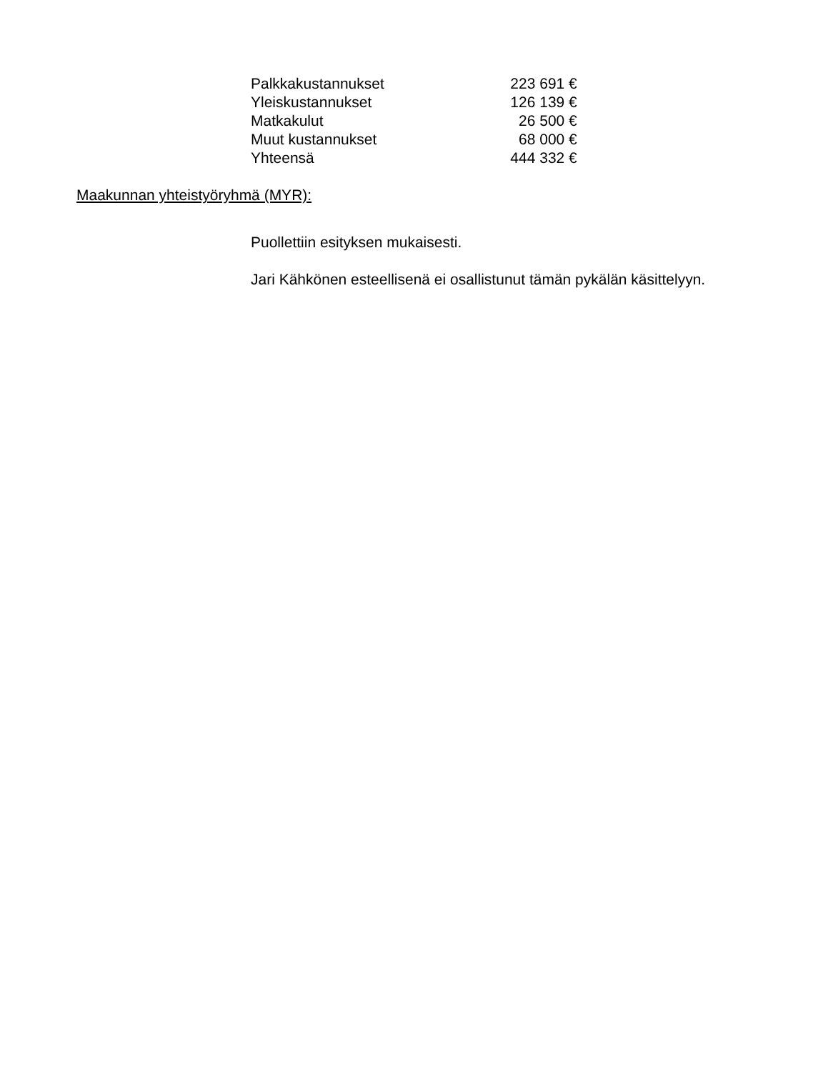| Palkkakustannukset | 223 691 € |
| Yleiskustannukset | 126 139 € |
| Matkakulut | 26 500 € |
| Muut kustannukset | 68 000 € |
| Yhteensä | 444 332 € |
Maakunnan yhteistyöryhmä (MYR):
Puollettiin esityksen mukaisesti.
Jari Kähkönen esteellisenä ei osallistunut tämän pykälän käsittelyyn.